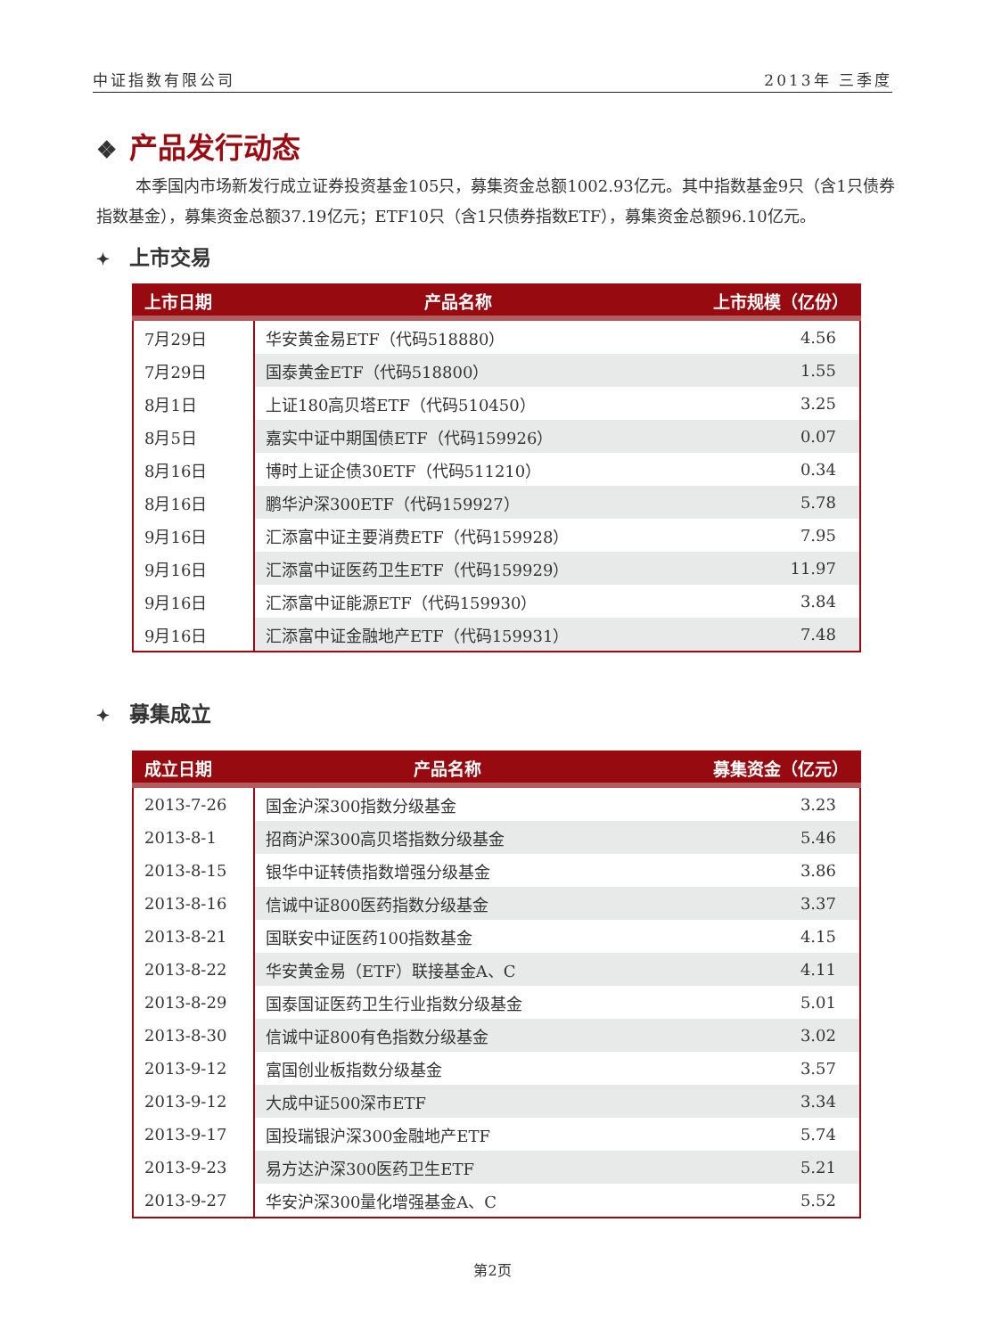中证指数有限公司 2013年 三季度
❖ 产品发行动态
本季国内市场新发行成立证券投资基金105只，募集资金总额1002.93亿元。其中指数基金9只（含1只债券指数基金），募集资金总额37.19亿元；ETF10只（含1只债券指数ETF），募集资金总额96.10亿元。
✦ 上市交易
| 上市日期 | 产品名称 | 上市规模（亿份） |
| --- | --- | --- |
| 7月29日 | 华安黄金易ETF（代码518880） | 4.56 |
| 7月29日 | 国泰黄金ETF（代码518800） | 1.55 |
| 8月1日 | 上证180高贝塔ETF（代码510450） | 3.25 |
| 8月5日 | 嘉实中证中期国债ETF（代码159926） | 0.07 |
| 8月16日 | 博时上证企债30ETF（代码511210） | 0.34 |
| 8月16日 | 鹏华沪深300ETF（代码159927） | 5.78 |
| 9月16日 | 汇添富中证主要消费ETF（代码159928） | 7.95 |
| 9月16日 | 汇添富中证医药卫生ETF（代码159929） | 11.97 |
| 9月16日 | 汇添富中证能源ETF（代码159930） | 3.84 |
| 9月16日 | 汇添富中证金融地产ETF（代码159931） | 7.48 |
✦ 募集成立
| 成立日期 | 产品名称 | 募集资金（亿元） |
| --- | --- | --- |
| 2013-7-26 | 国金沪深300指数分级基金 | 3.23 |
| 2013-8-1 | 招商沪深300高贝塔指数分级基金 | 5.46 |
| 2013-8-15 | 银华中证转债指数增强分级基金 | 3.86 |
| 2013-8-16 | 信诚中证800医药指数分级基金 | 3.37 |
| 2013-8-21 | 国联安中证医药100指数基金 | 4.15 |
| 2013-8-22 | 华安黄金易（ETF）联接基金A、C | 4.11 |
| 2013-8-29 | 国泰国证医药卫生行业指数分级基金 | 5.01 |
| 2013-8-30 | 信诚中证800有色指数分级基金 | 3.02 |
| 2013-9-12 | 富国创业板指数分级基金 | 3.57 |
| 2013-9-12 | 大成中证500深市ETF | 3.34 |
| 2013-9-17 | 国投瑞银沪深300金融地产ETF | 5.74 |
| 2013-9-23 | 易方达沪深300医药卫生ETF | 5.21 |
| 2013-9-27 | 华安沪深300量化增强基金A、C | 5.52 |
第2页